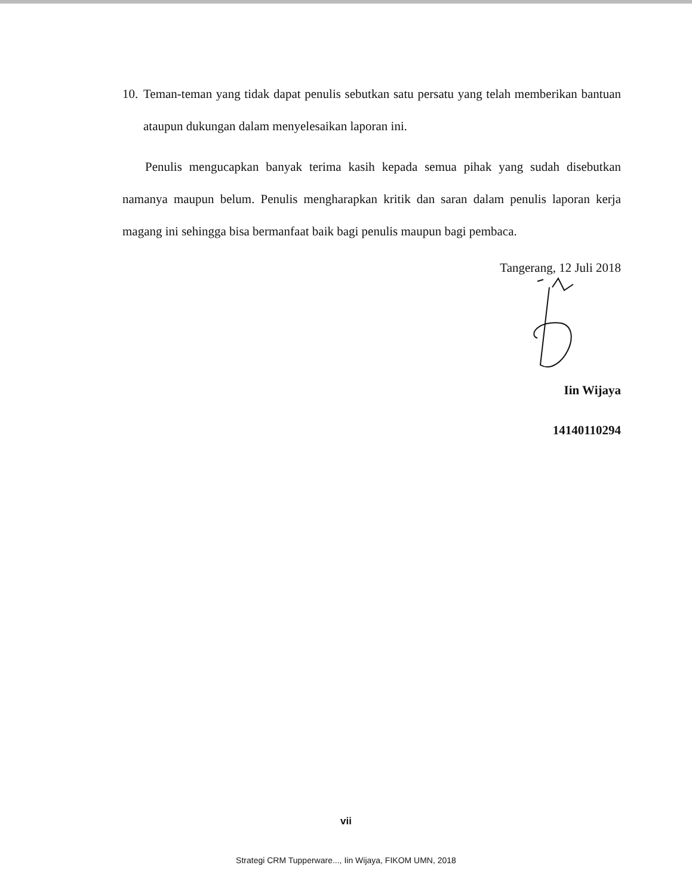10. Teman-teman yang tidak dapat penulis sebutkan satu persatu yang telah memberikan bantuan ataupun dukungan dalam menyelesaikan laporan ini.
Penulis mengucapkan banyak terima kasih kepada semua pihak yang sudah disebutkan namanya maupun belum. Penulis mengharapkan kritik dan saran dalam penulis laporan kerja magang ini sehingga bisa bermanfaat baik bagi penulis maupun bagi pembaca.
Tangerang, 12 Juli 2018
Iin Wijaya
14140110294
vii
Strategi CRM Tupperware..., Iin Wijaya, FIKOM UMN, 2018